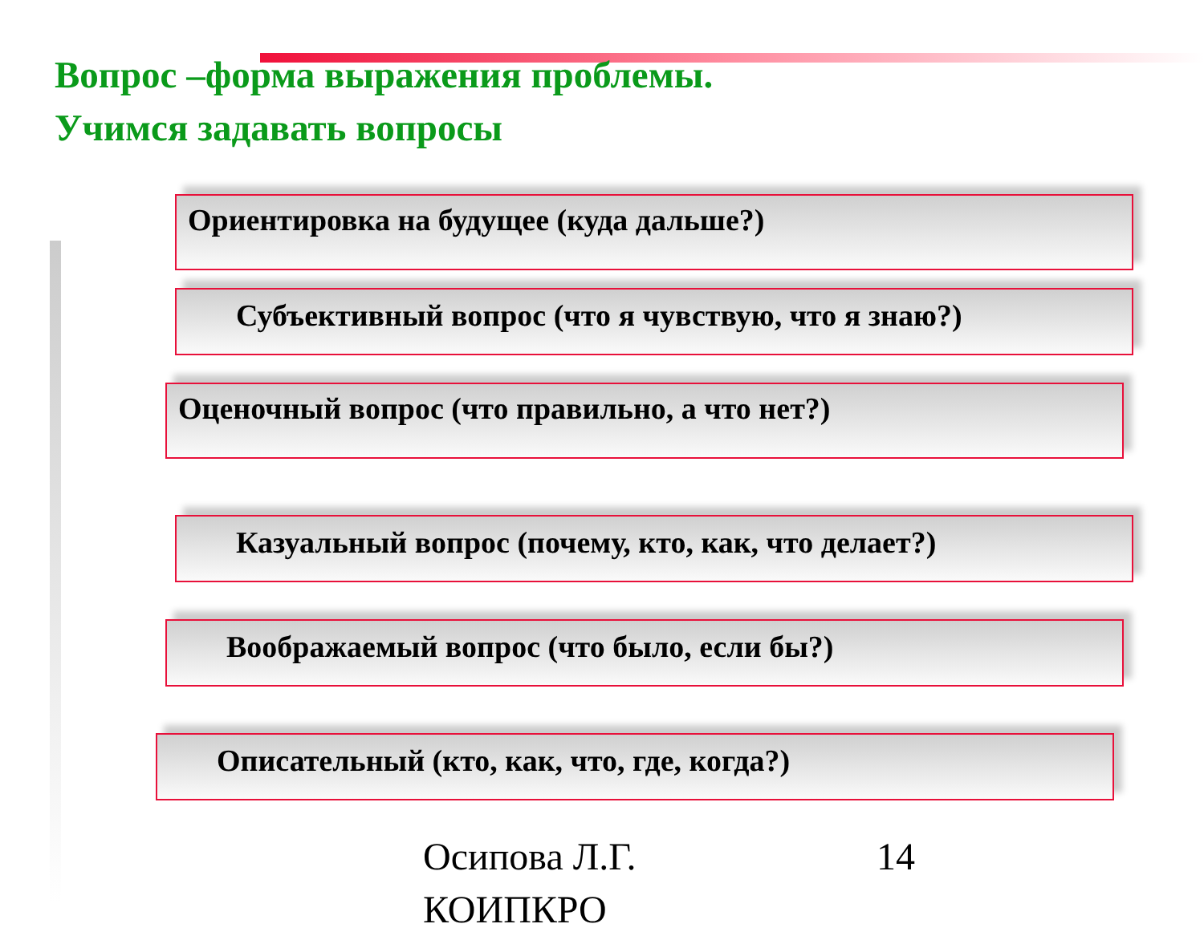Вопрос –форма выражения проблемы.
Учимся задавать вопросы
Ориентировка на будущее (куда дальше?)
Субъективный вопрос (что я чувствую, что я знаю?)
Оценочный вопрос (что правильно, а что нет?)
Казуальный вопрос (почему, кто, как, что делает?)
Воображаемый вопрос (что было, если бы?)
Описательный (кто, как, что, где, когда?)
Осипова Л.Г.
КОИПКРО
14